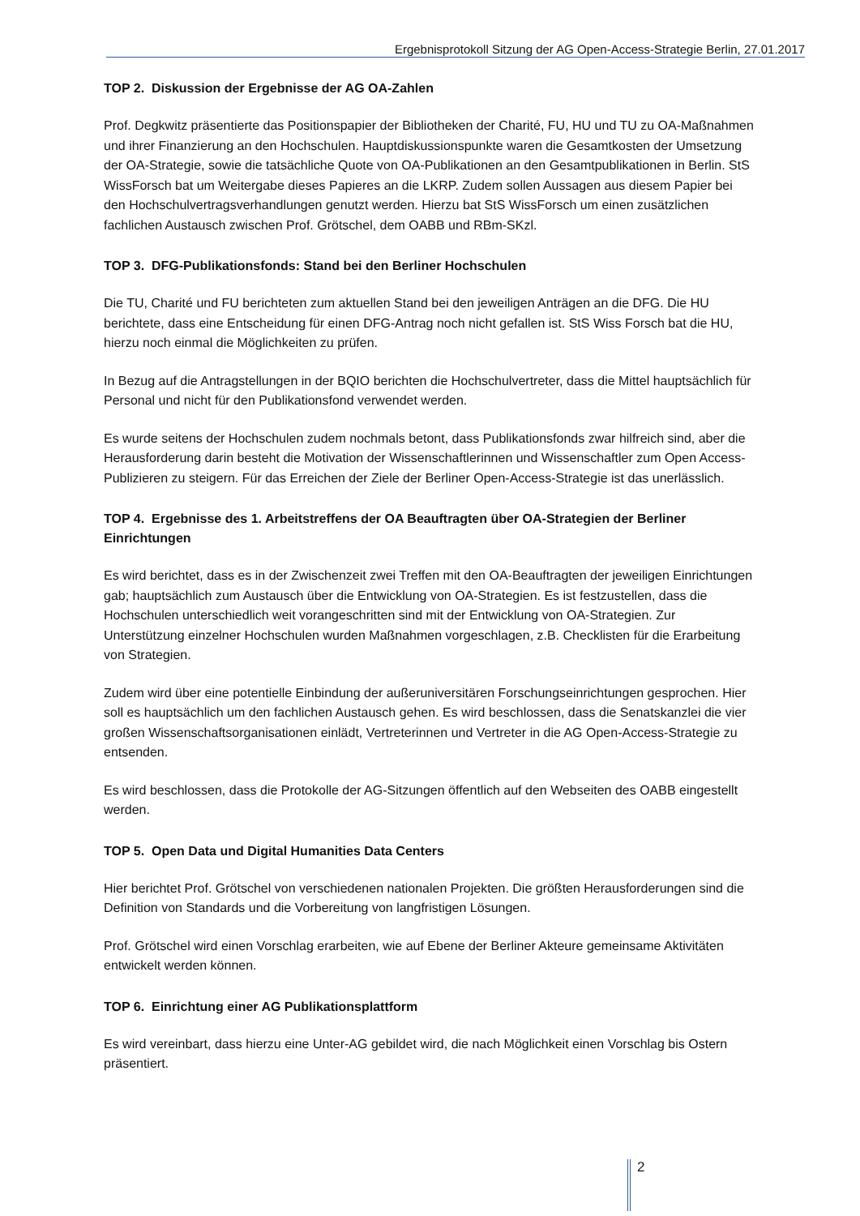Ergebnisprotokoll Sitzung der AG Open-Access-Strategie Berlin, 27.01.2017
TOP 2. Diskussion der Ergebnisse der AG OA-Zahlen
Prof. Degkwitz präsentierte das Positionspapier der Bibliotheken der Charité, FU, HU und TU zu OA-Maßnahmen und ihrer Finanzierung an den Hochschulen. Hauptdiskussionspunkte waren die Gesamtkosten der Umsetzung der OA-Strategie, sowie die tatsächliche Quote von OA-Publikationen an den Gesamtpublikationen in Berlin. StS WissForsch bat um Weitergabe dieses Papieres an die LKRP. Zudem sollen Aussagen aus diesem Papier bei den Hochschulvertragsverhandlungen genutzt werden. Hierzu bat StS WissForsch um einen zusätzlichen fachlichen Austausch zwischen Prof. Grötschel, dem OABB und RBm-SKzl.
TOP 3. DFG-Publikationsfonds: Stand bei den Berliner Hochschulen
Die TU, Charité und FU berichteten zum aktuellen Stand bei den jeweiligen Anträgen an die DFG. Die HU berichtete, dass eine Entscheidung für einen DFG-Antrag noch nicht gefallen ist. StS Wiss Forsch bat die HU, hierzu noch einmal die Möglichkeiten zu prüfen.
In Bezug auf die Antragstellungen in der BQIO berichten die Hochschulvertreter, dass die Mittel hauptsächlich für Personal und nicht für den Publikationsfond verwendet werden.
Es wurde seitens der Hochschulen zudem nochmals betont, dass Publikationsfonds zwar hilfreich sind, aber die Herausforderung darin besteht die Motivation der Wissenschaftlerinnen und Wissenschaftler zum Open Access-Publizieren zu steigern. Für das Erreichen der Ziele der Berliner Open-Access-Strategie ist das unerlässlich.
TOP 4. Ergebnisse des 1. Arbeitstreffens der OA Beauftragten über OA-Strategien der Berliner Einrichtungen
Es wird berichtet, dass es in der Zwischenzeit zwei Treffen mit den OA-Beauftragten der jeweiligen Einrichtungen gab; hauptsächlich zum Austausch über die Entwicklung von OA-Strategien. Es ist festzustellen, dass die Hochschulen unterschiedlich weit vorangeschritten sind mit der Entwicklung von OA-Strategien. Zur Unterstützung einzelner Hochschulen wurden Maßnahmen vorgeschlagen, z.B. Checklisten für die Erarbeitung von Strategien.
Zudem wird über eine potentielle Einbindung der außeruniversitären Forschungseinrichtungen gesprochen. Hier soll es hauptsächlich um den fachlichen Austausch gehen. Es wird beschlossen, dass die Senatskanzlei die vier großen Wissenschaftsorganisationen einlädt, Vertreterinnen und Vertreter in die AG Open-Access-Strategie zu entsenden.
Es wird beschlossen, dass die Protokolle der AG-Sitzungen öffentlich auf den Webseiten des OABB eingestellt werden.
TOP 5. Open Data und Digital Humanities Data Centers
Hier berichtet Prof. Grötschel von verschiedenen nationalen Projekten. Die größten Herausforderungen sind die Definition von Standards und die Vorbereitung von langfristigen Lösungen.
Prof. Grötschel wird einen Vorschlag erarbeiten, wie auf Ebene der Berliner Akteure gemeinsame Aktivitäten entwickelt werden können.
TOP 6. Einrichtung einer AG Publikationsplattform
Es wird vereinbart, dass hierzu eine Unter-AG gebildet wird, die nach Möglichkeit einen Vorschlag bis Ostern präsentiert.
2